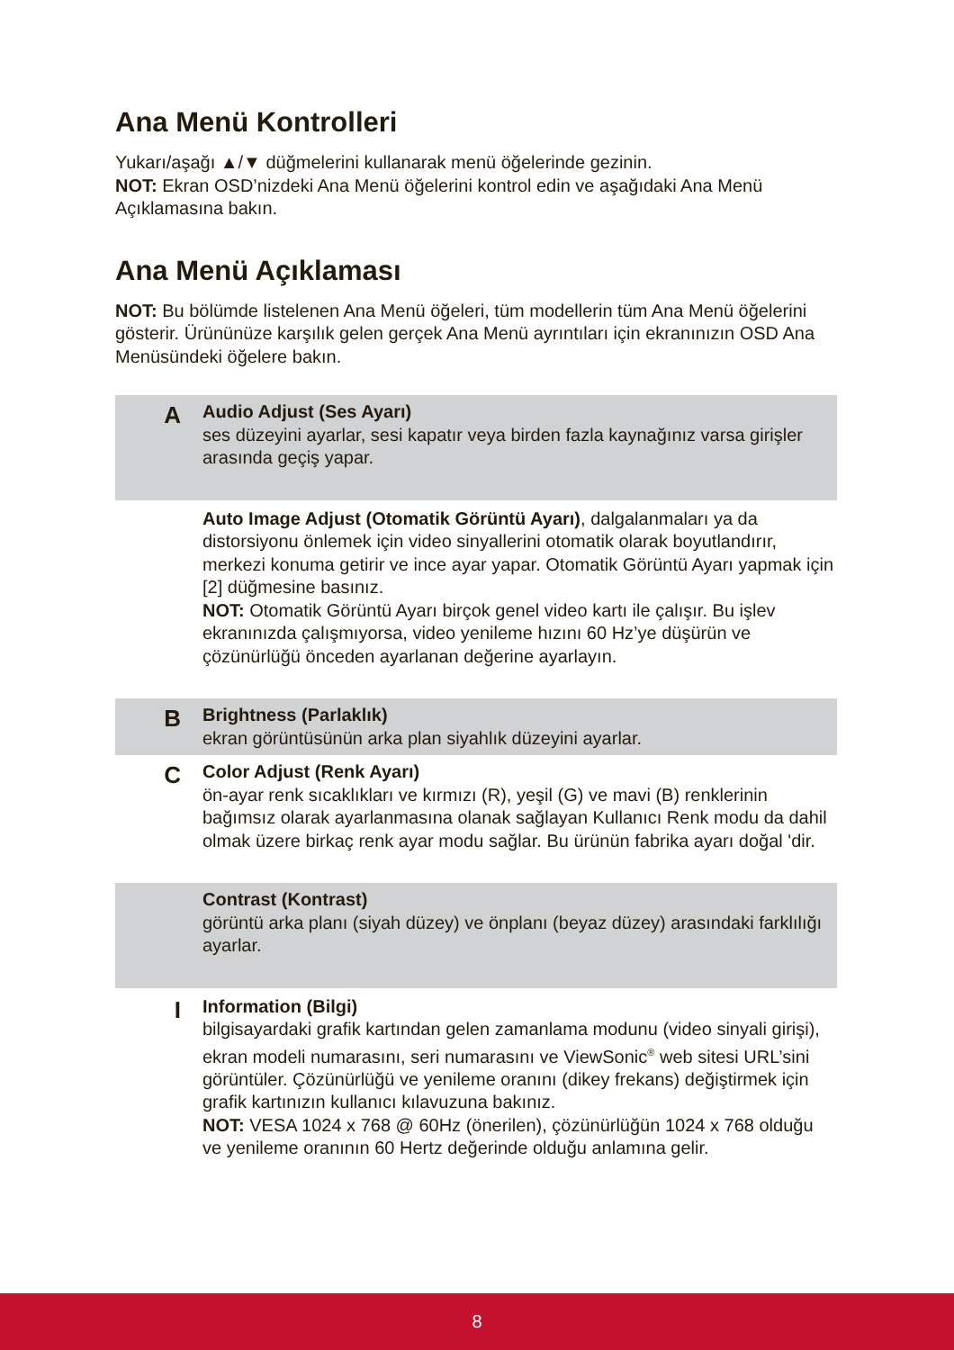Ana Menü Kontrolleri
Yukarı/aşağı ▲/▼ düğmelerini kullanarak menü öğelerinde gezinin.
NOT: Ekran OSD’nizdeki Ana Menü öğelerini kontrol edin ve aşağıdaki Ana Menü Açıklamasına bakın.
Ana Menü Açıklaması
NOT: Bu bölümde listelenen Ana Menü öğeleri, tüm modellerin tüm Ana Menü öğelerini gösterir. Ürününüze karşılık gelen gerçek Ana Menü ayrıntıları için ekranınızın OSD Ana Menüsündeki öğelere bakın.
A
Audio Adjust (Ses Ayarı)
ses düzeyini ayarlar, sesi kapatır veya birden fazla kaynağınız varsa girişler arasında geçiş yapar.
Auto Image Adjust (Otomatik Görüntü Ayarı), dalgalanmaları ya da distorsiyonu önlemek için video sinyallerini otomatik olarak boyutlandırır, merkezi konuma getirir ve ince ayar yapar. Otomatik Görüntü Ayarı yapmak için [2] düğmesine basınız.
NOT: Otomatik Görüntü Ayarı birçok genel video kartı ile çalışır. Bu işlev ekranınızda çalışmıyorsa, video yenileme hızını 60 Hz’ye düşürün ve çözünürlüğü önceden ayarlanan değerine ayarlayın.
B
Brightness (Parlaklık)
ekran görüntüsünün arka plan siyahlık düzeyini ayarlar.
C
Color Adjust (Renk Ayarı)
ön-ayar renk sıcaklıkları ve kırmızı (R), yeşil (G) ve mavi (B) renklerinin bağımsız olarak ayarlanmasına olanak sağlayan Kullanıcı Renk modu da dahil olmak üzere birkaç renk ayar modu sağlar. Bu ürünün fabrika ayarı doğal 'dir.
Contrast (Kontrast)
görüntü arka planı (siyah düzey) ve önplanı (beyaz düzey) arasındaki farklılığı ayarlar.
I
Information (Bilgi)
bilgisayardaki grafik kartından gelen zamanlama modunu (video sinyali girişi), ekran modeli numarasını, seri numarasını ve ViewSonic<sup>®</sup> web sitesi URL’sini görüntüler. Çözünürlüğü ve yenileme oranını (dikey frekans) değiştirmek için grafik kartınızın kullanıcı kılavuzuna bakınız.
NOT: VESA 1024 x 768 @ 60Hz (önerilen), çözünürlüğün 1024 x 768 olduğu ve yenileme oranının 60 Hertz değerinde olduğu anlamına gelir.
8